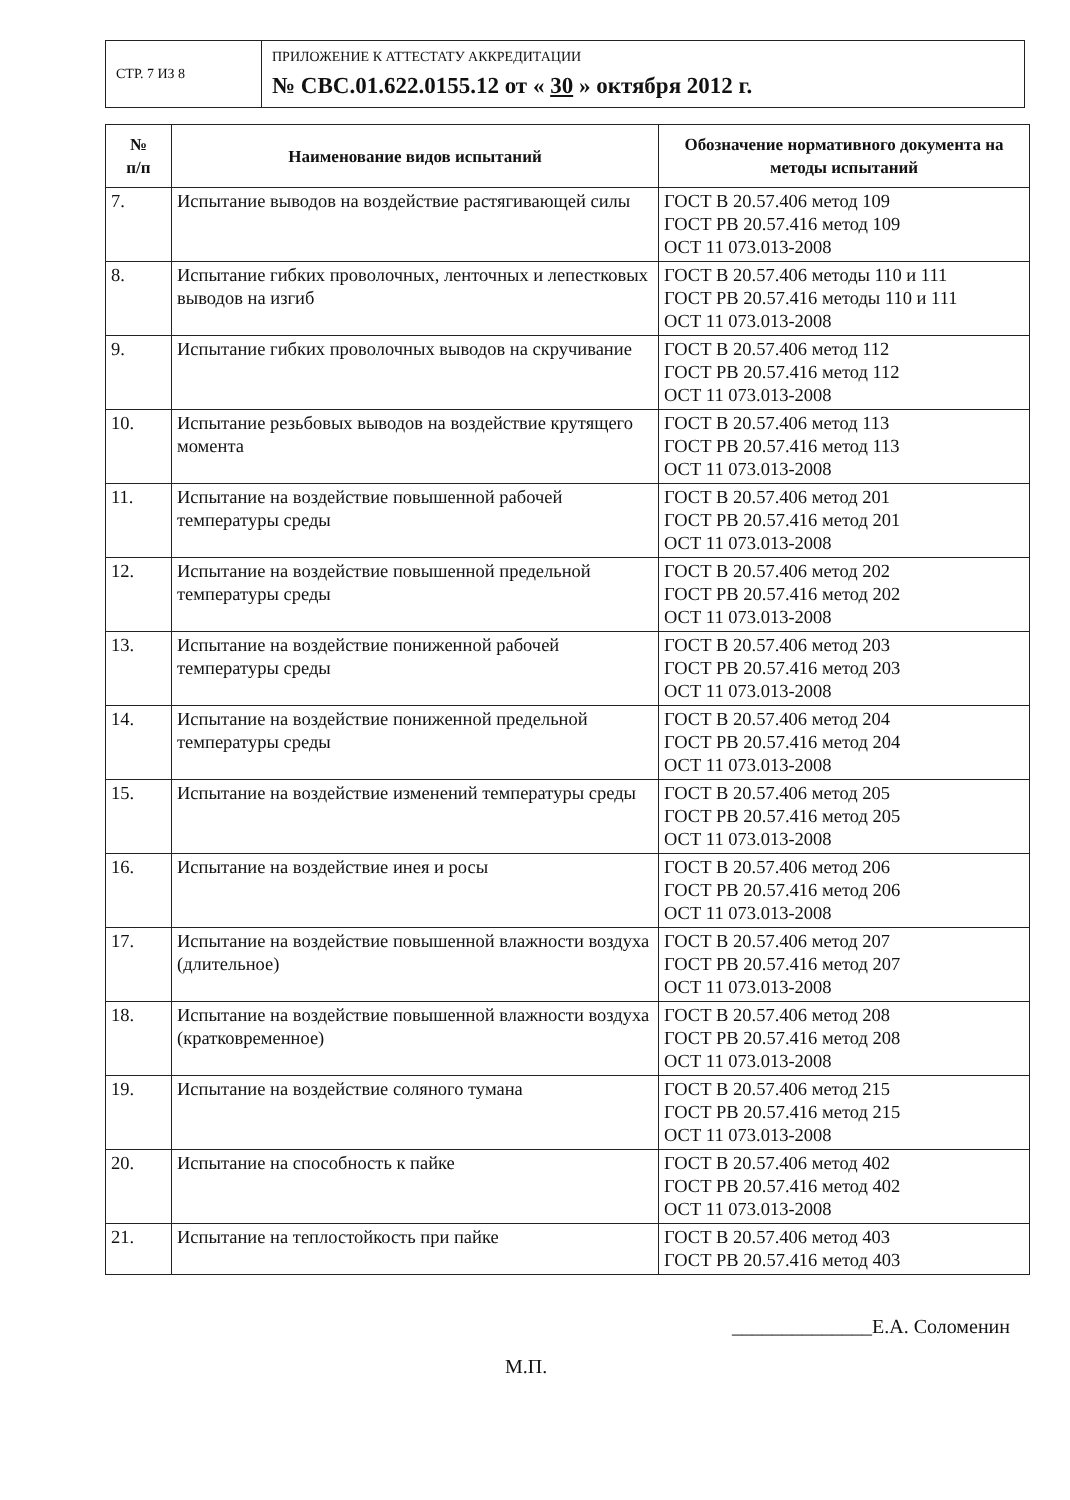| СТР. 7 ИЗ 8 | ПРИЛОЖЕНИЕ К АТТЕСТАТУ АККРЕДИТАЦИИ № СВС.01.622.0155.12 от « 30 » октября 2012 г. |
| № п/п | Наименование видов испытаний | Обозначение нормативного документа на методы испытаний |
| --- | --- | --- |
| 7. | Испытание выводов на воздействие растягивающей силы | ГОСТ В 20.57.406 метод 109 ГОСТ РВ 20.57.416 метод 109 ОСТ 11 073.013-2008 |
| 8. | Испытание гибких проволочных, ленточных и лепестковых выводов на изгиб | ГОСТ В 20.57.406 методы 110 и 111 ГОСТ РВ 20.57.416 методы 110 и 111 ОСТ 11 073.013-2008 |
| 9. | Испытание гибких проволочных выводов на скручивание | ГОСТ В 20.57.406 метод 112 ГОСТ РВ 20.57.416 метод 112 ОСТ 11 073.013-2008 |
| 10. | Испытание резьбовых выводов на воздействие крутящего момента | ГОСТ В 20.57.406 метод 113 ГОСТ РВ 20.57.416 метод 113 ОСТ 11 073.013-2008 |
| 11. | Испытание на воздействие повышенной рабочей температуры среды | ГОСТ В 20.57.406 метод 201 ГОСТ РВ 20.57.416 метод 201 ОСТ 11 073.013-2008 |
| 12. | Испытание на воздействие повышенной предельной температуры среды | ГОСТ В 20.57.406 метод 202 ГОСТ РВ 20.57.416 метод 202 ОСТ 11 073.013-2008 |
| 13. | Испытание на воздействие пониженной рабочей температуры среды | ГОСТ В 20.57.406 метод 203 ГОСТ РВ 20.57.416 метод 203 ОСТ 11 073.013-2008 |
| 14. | Испытание на воздействие пониженной предельной температуры среды | ГОСТ В 20.57.406 метод 204 ГОСТ РВ 20.57.416 метод 204 ОСТ 11 073.013-2008 |
| 15. | Испытание на воздействие изменений температуры среды | ГОСТ В 20.57.406 метод 205 ГОСТ РВ 20.57.416 метод 205 ОСТ 11 073.013-2008 |
| 16. | Испытание на воздействие инея и росы | ГОСТ В 20.57.406 метод 206 ГОСТ РВ 20.57.416 метод 206 ОСТ 11 073.013-2008 |
| 17. | Испытание на воздействие повышенной влажности воздуха (длительное) | ГОСТ В 20.57.406 метод 207 ГОСТ РВ 20.57.416 метод 207 ОСТ 11 073.013-2008 |
| 18. | Испытание на воздействие повышенной влажности воздуха (кратковременное) | ГОСТ В 20.57.406 метод 208 ГОСТ РВ 20.57.416 метод 208 ОСТ 11 073.013-2008 |
| 19. | Испытание на воздействие соляного тумана | ГОСТ В 20.57.406 метод 215 ГОСТ РВ 20.57.416 метод 215 ОСТ 11 073.013-2008 |
| 20. | Испытание на способность к пайке | ГОСТ В 20.57.406 метод 402 ГОСТ РВ 20.57.416 метод 402 ОСТ 11 073.013-2008 |
| 21. | Испытание на теплостойкость при пайке | ГОСТ В 20.57.406 метод 403 ГОСТ РВ 20.57.416 метод 403 |
М.П. ______________Е.А. Соломенин